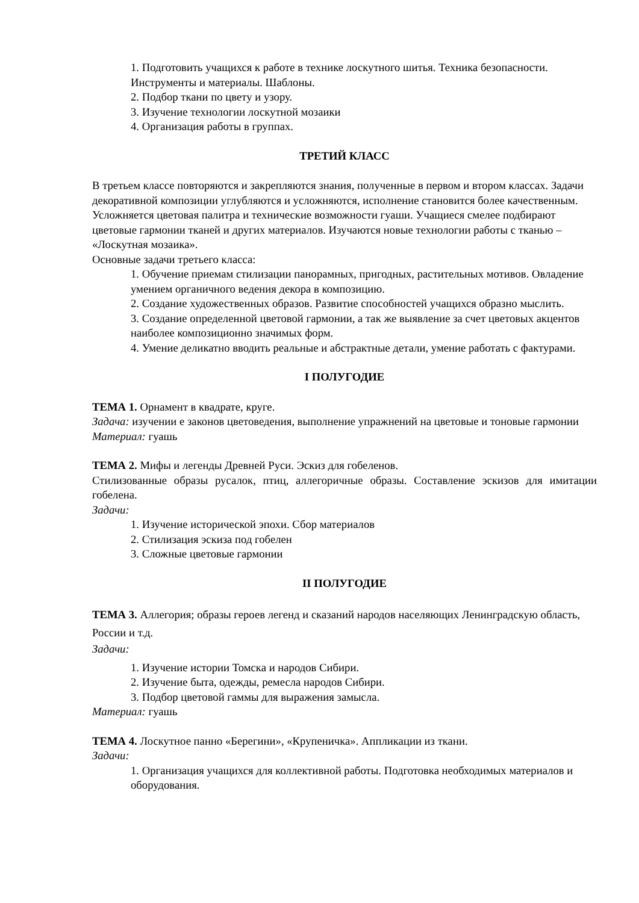1. Подготовить учащихся к работе в технике лоскутного шитья. Техника безопасности. Инструменты и материалы. Шаблоны.
2. Подбор ткани по цвету и узору.
3. Изучение технологии лоскутной мозаики
4. Организация работы в группах.
ТРЕТИЙ КЛАСС
В третьем классе повторяются и закрепляются знания, полученные в первом и втором классах. Задачи декоративной композиции углубляются и усложняются, исполнение становится более качественным. Усложняется цветовая палитра и технические возможности гуаши. Учащиеся смелее подбирают цветовые гармонии тканей и других материалов. Изучаются новые технологии работы с тканью – «Лоскутная мозаика».
Основные задачи третьего класса:
1. Обучение приемам стилизации панорамных, пригодных, растительных мотивов. Овладение умением органичного ведения декора в композицию.
2. Создание художественных образов. Развитие способностей учащихся образно мыслить.
3. Создание определенной цветовой гармонии, а так же выявление за счет цветовых акцентов наиболее композиционно значимых форм.
4. Умение деликатно вводить реальные и абстрактные детали, умение работать с фактурами.
I ПОЛУГОДИЕ
ТЕМА 1. Орнамент в квадрате, круге.
Задача: изучении е законов цветоведения, выполнение упражнений на цветовые и тоновые гармонии
Материал: гуашь
ТЕМА 2. Мифы и легенды Древней Руси. Эскиз для гобеленов.
Стилизованные образы русалок, птиц, аллегоричные образы. Составление эскизов для имитации гобелена.
Задачи:
1. Изучение исторической эпохи. Сбор материалов
2. Стилизация эскиза под гобелен
3. Сложные цветовые гармонии
II ПОЛУГОДИЕ
ТЕМА 3. Аллегория; образы героев легенд и сказаний народов населяющих Ленинградскую область, России и т.д.
Задачи:
1. Изучение истории Томска и народов Сибири.
2. Изучение быта, одежды, ремесла народов Сибири.
3. Подбор цветовой гаммы для выражения замысла.
Материал: гуашь
ТЕМА 4. Лоскутное панно «Берегини», «Крупеничка». Аппликации из ткани.
Задачи:
1. Организация учащихся для коллективной работы. Подготовка необходимых материалов и оборудования.